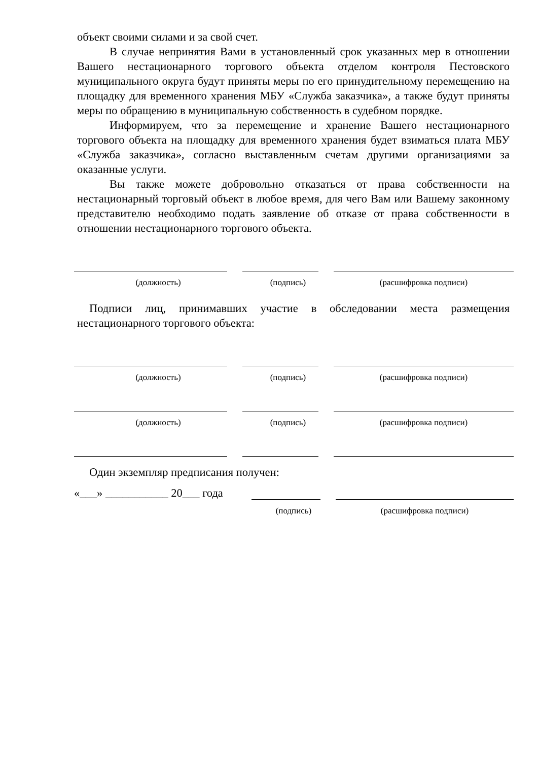объект своими силами и за свой счет.
В случае непринятия Вами в установленный срок указанных мер в отношении Вашего нестационарного торгового объекта отделом контроля Пестовского муниципального округа будут приняты меры по его принудительному перемещению на площадку для временного хранения МБУ «Служба заказчика», а также будут приняты меры по обращению в муниципальную собственность в судебном порядке.
Информируем, что за перемещение и хранение Вашего нестационарного торгового объекта на площадку для временного хранения будет взиматься плата МБУ «Служба заказчика», согласно выставленным счетам другими организациями за оказанные услуги.
Вы также можете добровольно отказаться от права собственности на нестационарный торговый объект в любое время, для чего Вам или Вашему законному представителю необходимо подать заявление об отказе от права собственности в отношении нестационарного торгового объекта.
(должность) (подпись) (расшифровка подписи)
Подписи лиц, принимавших участие в обследовании места размещения нестационарного торгового объекта:
(должность) (подпись) (расшифровка подписи)
(должность) (подпись) (расшифровка подписи)
Один экземпляр предписания получен:
«___» ___________ 20___ года
(подпись) (расшифровка подписи)